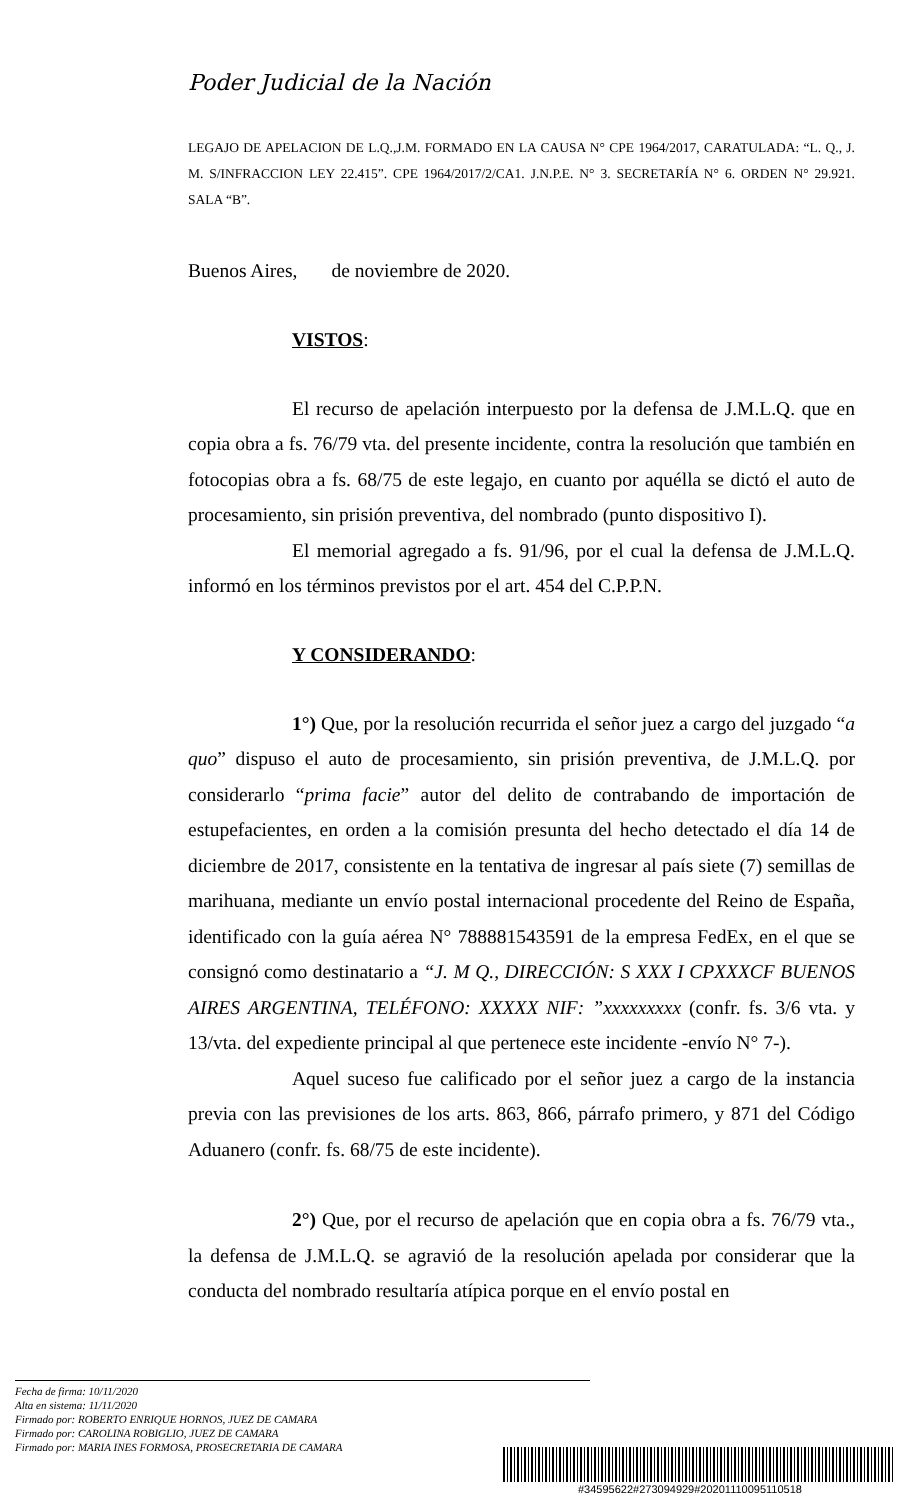Poder Judicial de la Nación
LEGAJO DE APELACION DE L.Q.,J.M. FORMADO EN LA CAUSA N° CPE 1964/2017, CARATULADA: “L. Q., J. M. S/INFRACCION LEY 22.415”. CPE 1964/2017/2/CA1. J.N.P.E. N° 3. SECRETARÍA N° 6. ORDEN N° 29.921. SALA “B”.
Buenos Aires, de noviembre de 2020.
VISTOS:
El recurso de apelación interpuesto por la defensa de J.M.L.Q. que en copia obra a fs. 76/79 vta. del presente incidente, contra la resolución que también en fotocopias obra a fs. 68/75 de este legajo, en cuanto por aquélla se dictó el auto de procesamiento, sin prisión preventiva, del nombrado (punto dispositivo I).
El memorial agregado a fs. 91/96, por el cual la defensa de J.M.L.Q. informó en los términos previstos por el art. 454 del C.P.P.N.
Y CONSIDERANDO:
1°) Que, por la resolución recurrida el señor juez a cargo del juzgado “a quo” dispuso el auto de procesamiento, sin prisión preventiva, de J.M.L.Q. por considerarlo “prima facie” autor del delito de contrabando de importación de estupefacientes, en orden a la comisión presunta del hecho detectado el día 14 de diciembre de 2017, consistente en la tentativa de ingresar al país siete (7) semillas de marihuana, mediante un envío postal internacional procedente del Reino de España, identificado con la guía aérea N° 788881543591 de la empresa FedEx, en el que se consignó como destinatario a “J. M Q., DIRECCIÓN: S XXX I CPXXXCF BUENOS AIRES ARGENTINA, TELÉFONO: XXXXX NIF: ”xxxxxxxxx (confr. fs. 3/6 vta. y 13/vta. del expediente principal al que pertenece este incidente -envío N° 7-).
Aquel suceso fue calificado por el señor juez a cargo de la instancia previa con las previsiones de los arts. 863, 866, párrafo primero, y 871 del Código Aduanero (confr. fs. 68/75 de este incidente).
2°) Que, por el recurso de apelación que en copia obra a fs. 76/79 vta., la defensa de J.M.L.Q. se agravió de la resolución apelada por considerar que la conducta del nombrado resultaría atípica porque en el envío postal en
Fecha de firma: 10/11/2020
Alta en sistema: 11/11/2020
Firmado por: ROBERTO ENRIQUE HORNOS, JUEZ DE CAMARA
Firmado por: CAROLINA ROBIGLIO, JUEZ DE CAMARA
Firmado por: MARIA INES FORMOSA, PROSECRETARIA DE CAMARA
#34595622#273094929#20201110095110518